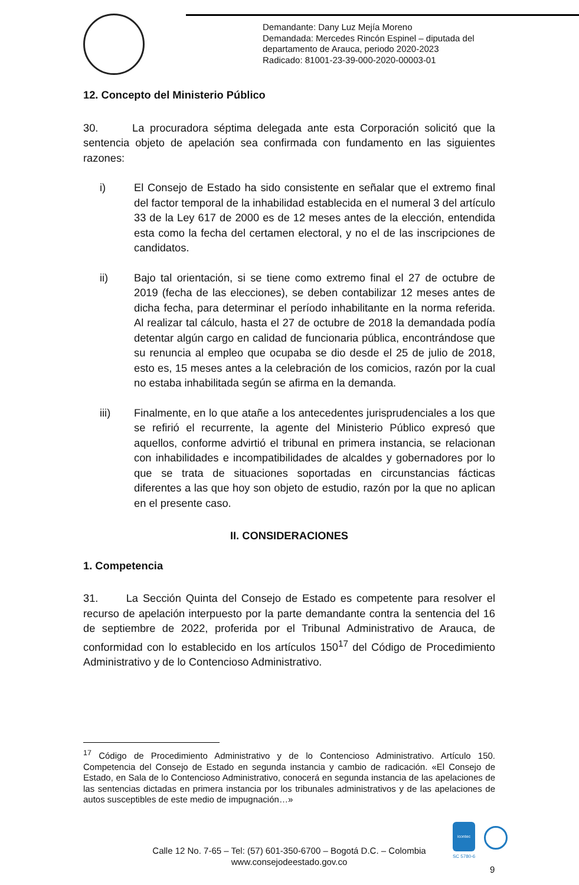Demandante: Dany Luz Mejía Moreno
Demandada: Mercedes Rincón Espinel – diputada del
departamento de Arauca, periodo 2020-2023
Radicado: 81001-23-39-000-2020-00003-01
12. Concepto del Ministerio Público
30. La procuradora séptima delegada ante esta Corporación solicitó que la sentencia objeto de apelación sea confirmada con fundamento en las siguientes razones:
i) El Consejo de Estado ha sido consistente en señalar que el extremo final del factor temporal de la inhabilidad establecida en el numeral 3 del artículo 33 de la Ley 617 de 2000 es de 12 meses antes de la elección, entendida esta como la fecha del certamen electoral, y no el de las inscripciones de candidatos.
ii) Bajo tal orientación, si se tiene como extremo final el 27 de octubre de 2019 (fecha de las elecciones), se deben contabilizar 12 meses antes de dicha fecha, para determinar el período inhabilitante en la norma referida. Al realizar tal cálculo, hasta el 27 de octubre de 2018 la demandada podía detentar algún cargo en calidad de funcionaria pública, encontrándose que su renuncia al empleo que ocupaba se dio desde el 25 de julio de 2018, esto es, 15 meses antes a la celebración de los comicios, razón por la cual no estaba inhabilitada según se afirma en la demanda.
iii) Finalmente, en lo que atañe a los antecedentes jurisprudenciales a los que se refirió el recurrente, la agente del Ministerio Público expresó que aquellos, conforme advirtió el tribunal en primera instancia, se relacionan con inhabilidades e incompatibilidades de alcaldes y gobernadores por lo que se trata de situaciones soportadas en circunstancias fácticas diferentes a las que hoy son objeto de estudio, razón por la que no aplican en el presente caso.
II. CONSIDERACIONES
1. Competencia
31. La Sección Quinta del Consejo de Estado es competente para resolver el recurso de apelación interpuesto por la parte demandante contra la sentencia del 16 de septiembre de 2022, proferida por el Tribunal Administrativo de Arauca, de conformidad con lo establecido en los artículos 150<sup>17</sup> del Código de Procedimiento Administrativo y de lo Contencioso Administrativo.
<sup>17</sup> Código de Procedimiento Administrativo y de lo Contencioso Administrativo. Artículo 150. Competencia del Consejo de Estado en segunda instancia y cambio de radicación. «El Consejo de Estado, en Sala de lo Contencioso Administrativo, conocerá en segunda instancia de las apelaciones de las sentencias dictadas en primera instancia por los tribunales administrativos y de las apelaciones de autos susceptibles de este medio de impugnación…»
icontec
SC 5780-6
Calle 12 No. 7-65 – Tel: (57) 601-350-6700 – Bogotá D.C. – Colombia
www.consejodeestado.gov.co
9